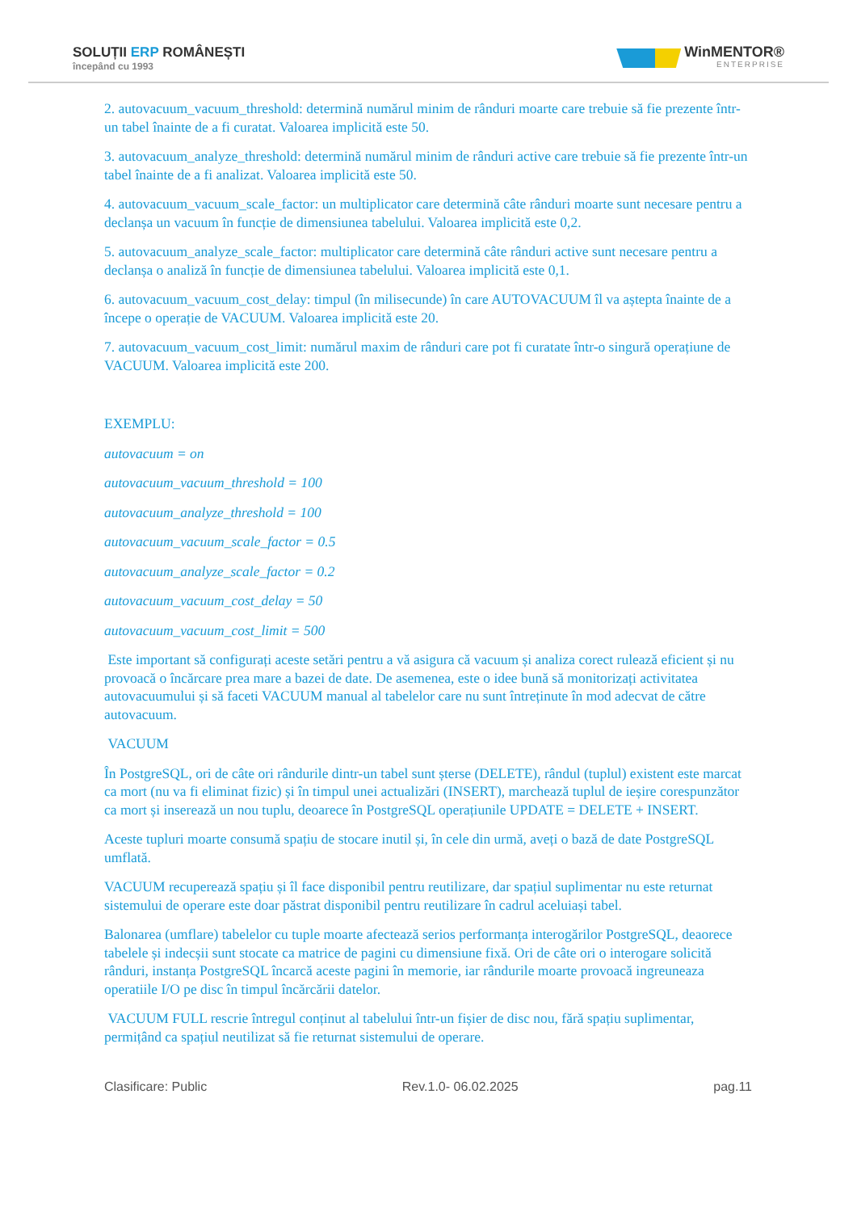SOLUȚII ERP ROMÂNEȘTI
începând cu 1993
WinMENTOR®
ENTERPRISE
2. autovacuum_vacuum_threshold: determină numărul minim de rânduri moarte care trebuie să fie prezente într-un tabel înainte de a fi curatat. Valoarea implicită este 50.
3. autovacuum_analyze_threshold: determină numărul minim de rânduri active care trebuie să fie prezente într-un tabel înainte de a fi analizat. Valoarea implicită este 50.
4. autovacuum_vacuum_scale_factor: un multiplicator care determină câte rânduri moarte sunt necesare pentru a declanșa un vacuum în funcție de dimensiunea tabelului. Valoarea implicită este 0,2.
5. autovacuum_analyze_scale_factor: multiplicator care determină câte rânduri active sunt necesare pentru a declanșa o analiză în funcție de dimensiunea tabelului. Valoarea implicită este 0,1.
6. autovacuum_vacuum_cost_delay: timpul (în milisecunde) în care AUTOVACUUM îl va aștepta înainte de a începe o operație de VACUUM. Valoarea implicită este 20.
7. autovacuum_vacuum_cost_limit: numărul maxim de rânduri care pot fi curatate într-o singură operațiune de VACUUM. Valoarea implicită este 200.
EXEMPLU:
autovacuum = on
autovacuum_vacuum_threshold = 100
autovacuum_analyze_threshold = 100
autovacuum_vacuum_scale_factor = 0.5
autovacuum_analyze_scale_factor = 0.2
autovacuum_vacuum_cost_delay = 50
autovacuum_vacuum_cost_limit = 500
Este important să configurați aceste setări pentru a vă asigura că vacuum și analiza corect rulează eficient și nu provoacă o încărcare prea mare a bazei de date. De asemenea, este o idee bună să monitorizați activitatea autovacuumului și să faceti VACUUM manual al tabelelor care nu sunt întreținute în mod adecvat de către autovacuum.
VACUUM
În PostgreSQL, ori de câte ori rândurile dintr-un tabel sunt șterse (DELETE), rândul (tuplul) existent este marcat ca mort (nu va fi eliminat fizic) și în timpul unei actualizări (INSERT), marchează tuplul de ieșire corespunzător ca mort și inserează un nou tuplu, deoarece în PostgreSQL operațiunile UPDATE = DELETE + INSERT.
Aceste tupluri moarte consumă spațiu de stocare inutil și, în cele din urmă, aveți o bază de date PostgreSQL umflată.
VACUUM recuperează spațiu și îl face disponibil pentru reutilizare, dar spațiul suplimentar nu este returnat sistemului de operare este doar păstrat disponibil pentru reutilizare în cadrul aceluiași tabel.
Balonarea (umflare) tabelelor cu tuple moarte afectează serios performanța interogărilor PostgreSQL, deaorece tabelele și indecșii sunt stocate ca matrice de pagini cu dimensiune fixă. Ori de câte ori o interogare solicită rânduri, instanța PostgreSQL încarcă aceste pagini în memorie, iar rândurile moarte provoacă ingreuneaza operatiile I/O pe disc în timpul încărcării datelor.
VACUUM FULL rescrie întregul conținut al tabelului într-un fișier de disc nou, fără spațiu suplimentar, permițând ca spațiul neutilizat să fie returnat sistemului de operare.
Clasificare: Public Rev.1.0- 06.02.2025 pag.11